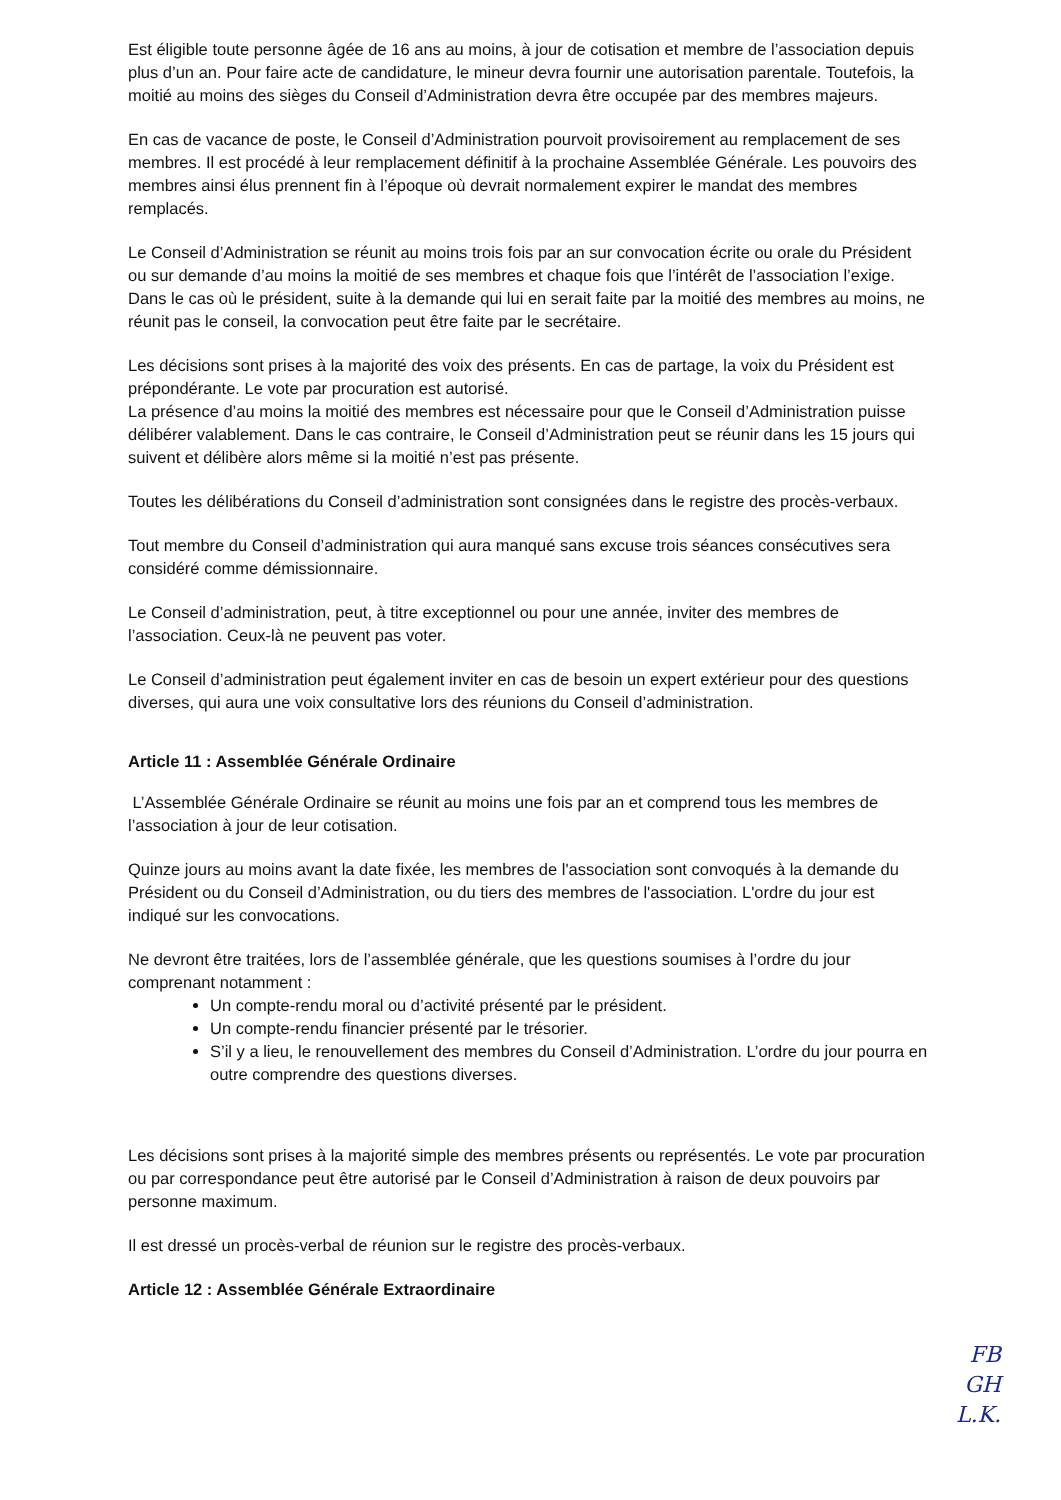Est éligible toute personne âgée de 16 ans au moins, à jour de cotisation et membre de l’association depuis plus d’un an. Pour faire acte de candidature, le mineur devra fournir une autorisation parentale. Toutefois, la moitié au moins des sièges du Conseil d’Administration devra être occupée par des membres majeurs.
En cas de vacance de poste, le Conseil d’Administration pourvoit provisoirement au remplacement de ses membres. Il est procédé à leur remplacement définitif à la prochaine Assemblée Générale. Les pouvoirs des membres ainsi élus prennent fin à l’époque où devrait normalement expirer le mandat des membres remplacés.
Le Conseil d’Administration se réunit au moins trois fois par an sur convocation écrite ou orale du Président ou sur demande d’au moins la moitié de ses membres et chaque fois que l’intérêt de l’association l’exige. Dans le cas où le président, suite à la demande qui lui en serait faite par la moitié des membres au moins, ne réunit pas le conseil, la convocation peut être faite par le secrétaire.
Les décisions sont prises à la majorité des voix des présents. En cas de partage, la voix du Président est prépondérante. Le vote par procuration est autorisé.
La présence d’au moins la moitié des membres est nécessaire pour que le Conseil d’Administration puisse délibérer valablement. Dans le cas contraire, le Conseil d’Administration peut se réunir dans les 15 jours qui suivent et délibère alors même si la moitié n’est pas présente.
Toutes les délibérations du Conseil d’administration sont consignées dans le registre des procès-verbaux.
Tout membre du Conseil d’administration qui aura manqué sans excuse trois séances consécutives sera considéré comme démissionnaire.
Le Conseil d’administration, peut, à titre exceptionnel ou pour une année, inviter des membres de l’association. Ceux-là ne peuvent pas voter.
Le Conseil d’administration peut également inviter en cas de besoin un expert extérieur pour des questions diverses, qui aura une voix consultative lors des réunions du Conseil d’administration.
Article 11 : Assemblée Générale Ordinaire
L’Assemblée Générale Ordinaire se réunit au moins une fois par an et comprend tous les membres de l’association à jour de leur cotisation.
Quinze jours au moins avant la date fixée, les membres de l'association sont convoqués à la demande du Président ou du Conseil d’Administration, ou du tiers des membres de l'association. L'ordre du jour est indiqué sur les convocations.
Ne devront être traitées, lors de l’assemblée générale, que les questions soumises à l’ordre du jour comprenant notamment :
Un compte-rendu moral ou d’activité présenté par le président.
Un compte-rendu financier présenté par le trésorier.
S’il y a lieu, le renouvellement des membres du Conseil d’Administration. L’ordre du jour pourra en outre comprendre des questions diverses.
Les décisions sont prises à la majorité simple des membres présents ou représentés. Le vote par procuration ou par correspondance peut être autorisé par le Conseil d’Administration à raison de deux pouvoirs par personne maximum.
Il est dressé un procès-verbal de réunion sur le registre des procès-verbaux.
Article 12 : Assemblée Générale Extraordinaire
FB
GH
L.K.